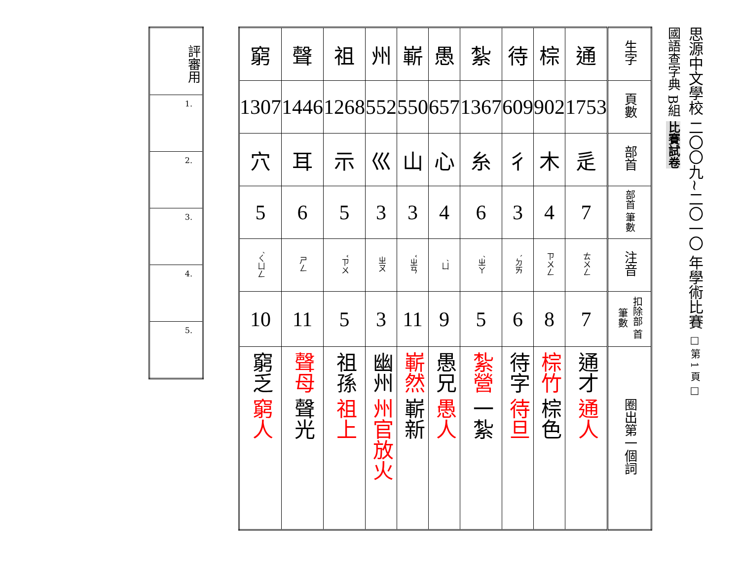思源中文學校 二〇〇九~二〇一〇 年學術比賽 □ 第 1 頁 □
國語查字典 B組 比賽試卷
| 生字 | 通 | 棕 | 待 | 紮 | 愚 | 嶄 | 州 | 祖 | 聲 | 窮 |
| 頁數 | 1753 | 902 | 609 | 1367 | 657 | 550 | 552 | 1268 | 1446 | 1307 |
| 部首 | 辵 | 木 | 彳 | 糸 | 心 | 山 | 巛 | 示 | 耳 | 穴 |
| 部首 筆數 | 7 | 4 | 3 | 6 | 4 | 3 | 3 | 5 | 6 | 5 |
| 注音 | ㄊㄨㄥ | ㄗㄨㄥ | ㄉㄞˋ | ㄓㄚˊ | ㄩˊ | ㄓㄢˇ | ㄓㄡ | ㄗㄨˇ | ㄕㄥ | ㄑㄩㄥˊ |
| 扣除部 首筆數 | 7 | 8 | 6 | 5 | 9 | 11 | 3 | 5 | 11 | 10 |
| 圈出第一個詞 | 通才 通人 | 棕竹 棕色 | 待字 待旦 | 紮營 一紮 | 愚兄 愚人 | 嶄然 嶄新 | 幽州 州官放火 | 祖孫 祖上 | 聲母 聲光 | 窮乏 窮人 |
| 評審用 |
| 1. |
| 2. |
| 3. |
| 4. |
| 5. |